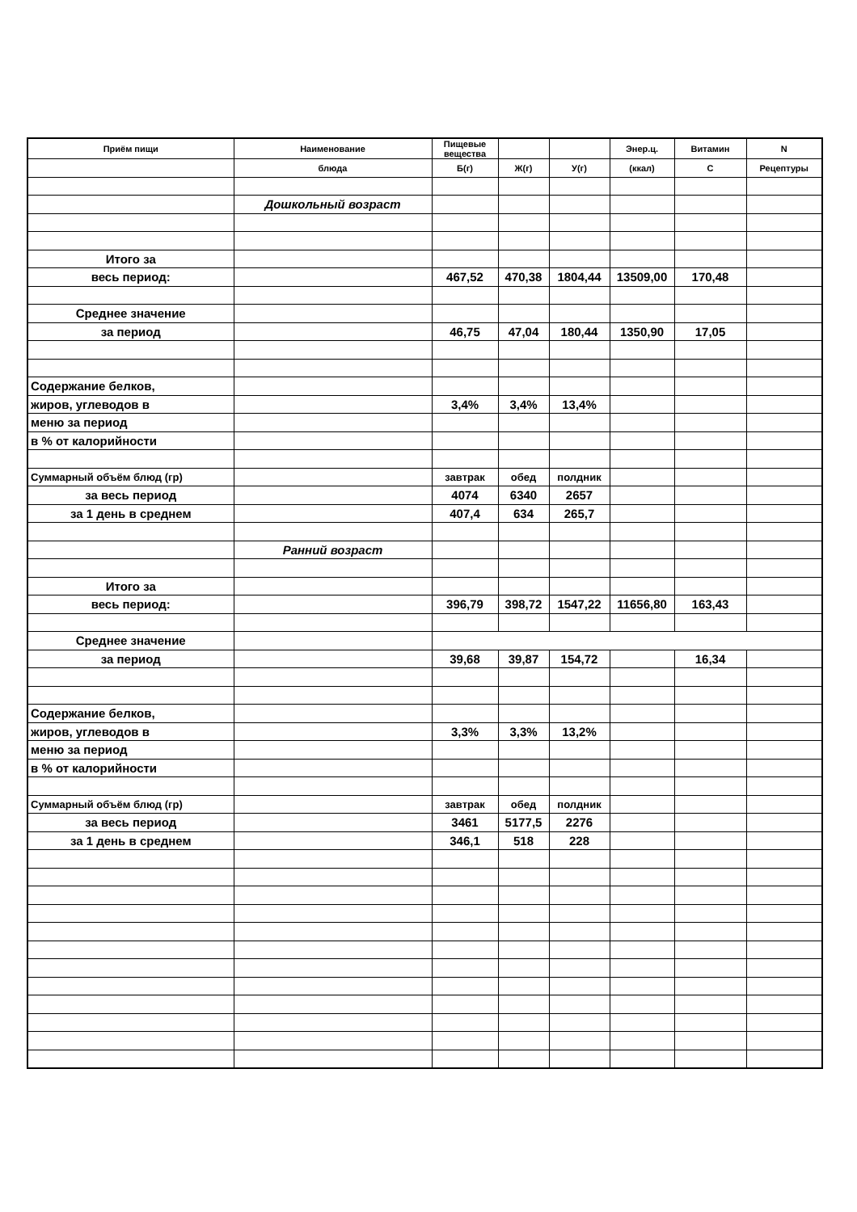| Приём пищи | Наименование | Пищевые вещества | | | Энер.ц. | Витамин | N |
| --- | --- | --- | --- | --- | --- | --- | --- |
| | блюда | Б(г) | Ж(г) | У(г) | (ккал) | С | Рецептуры |
| | Дошкольный возраст | | | | | | |
| Итого за | | | | | | | |
| весь период: | | 467,52 | 470,38 | 1804,44 | 13509,00 | 170,48 | |
| Среднее значение | | | | | | | |
| за период | | 46,75 | 47,04 | 180,44 | 1350,90 | 17,05 | |
| Содержание белков, | | | | | | | |
| жиров, углеводов в | | 3,4% | 3,4% | 13,4% | | | |
| меню за период | | | | | | | |
| в % от калорийности | | | | | | | |
| Суммарный объём блюд (гр) | | завтрак | обед | полдник | | | |
| за весь период | | 4074 | 6340 | 2657 | | | |
| за 1 день в среднем | | 407,4 | 634 | 265,7 | | | |
| | Ранний возраст | | | | | | |
| Итого за | | | | | | | |
| весь период: | | 396,79 | 398,72 | 1547,22 | 11656,80 | 163,43 | |
| Среднее значение | | | | | | | |
| за период | | 39,68 | 39,87 | 154,72 | | 16,34 | |
| Содержание белков, | | | | | | | |
| жиров, углеводов в | | 3,3% | 3,3% | 13,2% | | | |
| меню за период | | | | | | | |
| в % от калорийности | | | | | | | |
| Суммарный объём блюд (гр) | | завтрак | обед | полдник | | | |
| за весь период | | 3461 | 5177,5 | 2276 | | | |
| за 1 день в среднем | | 346,1 | 518 | 228 | | | |